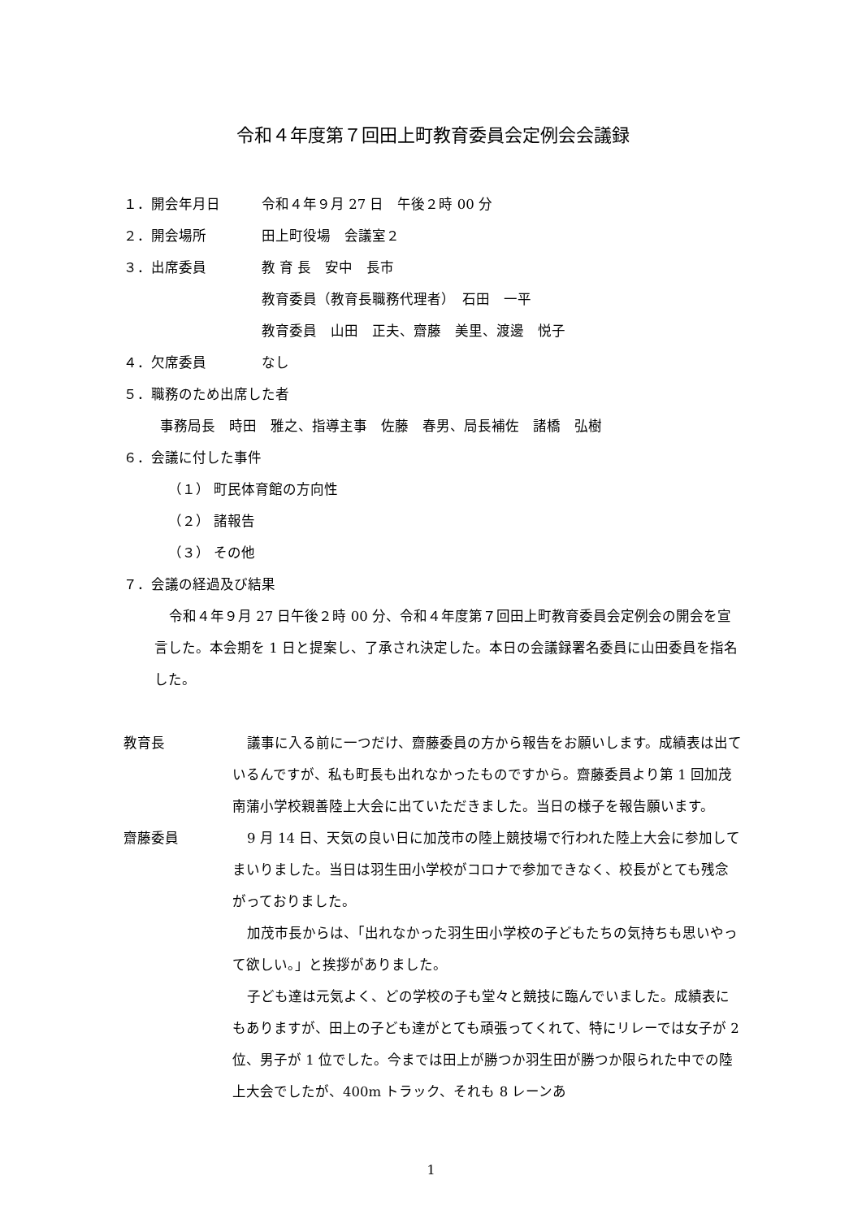令和４年度第７回田上町教育委員会定例会会議録
１．開会年月日 令和４年９月 27 日　午後２時 00 分
２．開会場所 田上町役場　会議室２
３．出席委員 教 育 長　安中　長市
教育委員（教育長職務代理者）　石田　一平
教育委員　山田　正夫、齋藤　美里、渡邊　悦子
４．欠席委員 なし
５．職務のため出席した者
事務局長　時田　雅之、指導主事　佐藤　春男、局長補佐　諸橋　弘樹
６．会議に付した事件
（１） 町民体育館の方向性
（２） 諸報告
（３） その他
７．会議の経過及び結果
令和４年９月 27 日午後２時 00 分、令和４年度第７回田上町教育委員会定例会の開会を宣言した。本会期を 1 日と提案し、了承され決定した。本日の会議録署名委員に山田委員を指名した。
教育長 議事に入る前に一つだけ、齋藤委員の方から報告をお願いします。成績表は出ているんですが、私も町長も出れなかったものですから。齋藤委員より第 1 回加茂南蒲小学校親善陸上大会に出ていただきました。当日の様子を報告願います。
齋藤委員 9 月 14 日、天気の良い日に加茂市の陸上競技場で行われた陸上大会に参加してまいりました。当日は羽生田小学校がコロナで参加できなく、校長がとても残念がっておりました。
加茂市長からは、「出れなかった羽生田小学校の子どもたちの気持ちも思いやって欲しい。」と挨拶がありました。
子ども達は元気よく、どの学校の子も堂々と競技に臨んでいました。成績表にもありますが、田上の子ども達がとても頑張ってくれて、特にリレーでは女子が 2 位、男子が 1 位でした。今までは田上が勝つか羽生田が勝つか限られた中での陸上大会でしたが、400m トラック、それも 8 レーンあ
1